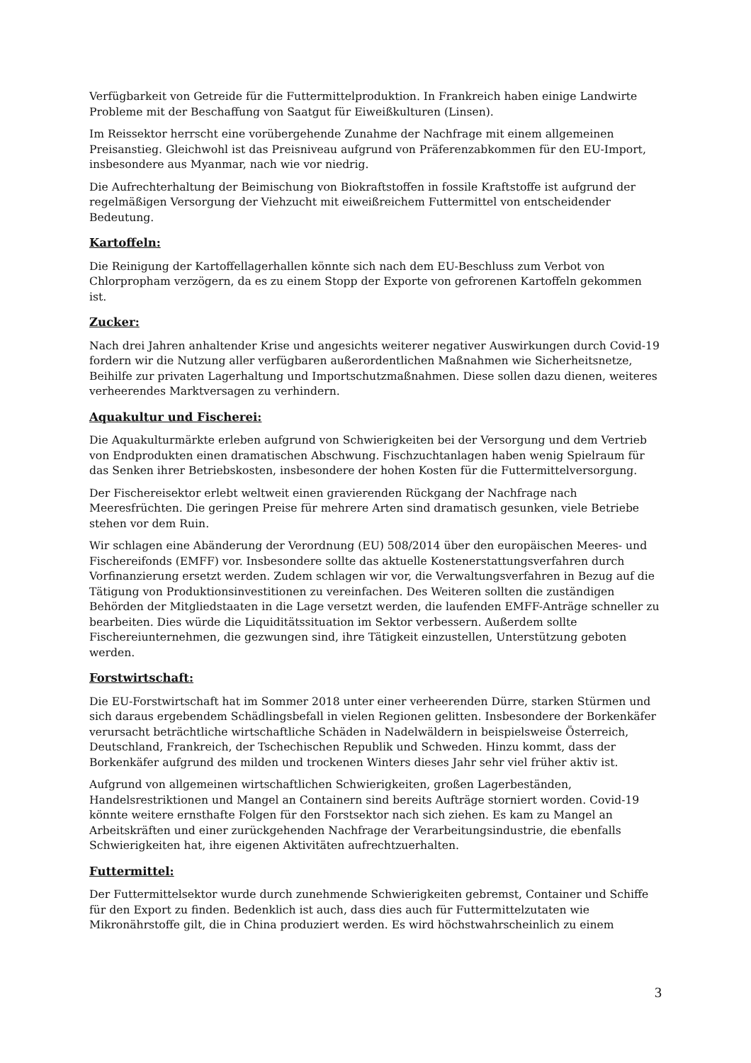Verfügbarkeit von Getreide für die Futtermittelproduktion. In Frankreich haben einige Landwirte Probleme mit der Beschaffung von Saatgut für Eiweißkulturen (Linsen).
Im Reissektor herrscht eine vorübergehende Zunahme der Nachfrage mit einem allgemeinen Preisanstieg. Gleichwohl ist das Preisniveau aufgrund von Präferenzabkommen für den EU-Import, insbesondere aus Myanmar, nach wie vor niedrig.
Die Aufrechterhaltung der Beimischung von Biokraftstoffen in fossile Kraftstoffe ist aufgrund der regelmäßigen Versorgung der Viehzucht mit eiweißreichem Futtermittel von entscheidender Bedeutung.
Kartoffeln:
Die Reinigung der Kartoffellagerhallen könnte sich nach dem EU-Beschluss zum Verbot von Chlorpropham verzögern, da es zu einem Stopp der Exporte von gefrorenen Kartoffeln gekommen ist.
Zucker:
Nach drei Jahren anhaltender Krise und angesichts weiterer negativer Auswirkungen durch Covid-19 fordern wir die Nutzung aller verfügbaren außerordentlichen Maßnahmen wie Sicherheitsnetze, Beihilfe zur privaten Lagerhaltung und Importschutzmaßnahmen. Diese sollen dazu dienen, weiteres verheerendes Marktversagen zu verhindern.
Aquakultur und Fischerei:
Die Aquakulturmärkte erleben aufgrund von Schwierigkeiten bei der Versorgung und dem Vertrieb von Endprodukten einen dramatischen Abschwung. Fischzuchtanlagen haben wenig Spielraum für das Senken ihrer Betriebskosten, insbesondere der hohen Kosten für die Futtermittelversorgung.
Der Fischereisektor erlebt weltweit einen gravierenden Rückgang der Nachfrage nach Meeresfrüchten. Die geringen Preise für mehrere Arten sind dramatisch gesunken, viele Betriebe stehen vor dem Ruin.
Wir schlagen eine Abänderung der Verordnung (EU) 508/2014 über den europäischen Meeres- und Fischereifonds (EMFF) vor. Insbesondere sollte das aktuelle Kostenerstattungsverfahren durch Vorfinanzierung ersetzt werden. Zudem schlagen wir vor, die Verwaltungsverfahren in Bezug auf die Tätigung von Produktionsinvestitionen zu vereinfachen. Des Weiteren sollten die zuständigen Behörden der Mitgliedstaaten in die Lage versetzt werden, die laufenden EMFF-Anträge schneller zu bearbeiten. Dies würde die Liquiditätssituation im Sektor verbessern. Außerdem sollte Fischereiunternehmen, die gezwungen sind, ihre Tätigkeit einzustellen, Unterstützung geboten werden.
Forstwirtschaft:
Die EU-Forstwirtschaft hat im Sommer 2018 unter einer verheerenden Dürre, starken Stürmen und sich daraus ergebendem Schädlingsbefall in vielen Regionen gelitten. Insbesondere der Borkenkäfer verursacht beträchtliche wirtschaftliche Schäden in Nadelwäldern in beispielsweise Österreich, Deutschland, Frankreich, der Tschechischen Republik und Schweden. Hinzu kommt, dass der Borkenkäfer aufgrund des milden und trockenen Winters dieses Jahr sehr viel früher aktiv ist.
Aufgrund von allgemeinen wirtschaftlichen Schwierigkeiten, großen Lagerbeständen, Handelsrestriktionen und Mangel an Containern sind bereits Aufträge storniert worden. Covid-19 könnte weitere ernsthafte Folgen für den Forstsektor nach sich ziehen. Es kam zu Mangel an Arbeitskräften und einer zurückgehenden Nachfrage der Verarbeitungsindustrie, die ebenfalls Schwierigkeiten hat, ihre eigenen Aktivitäten aufrechtzuerhalten.
Futtermittel:
Der Futtermittelsektor wurde durch zunehmende Schwierigkeiten gebremst, Container und Schiffe für den Export zu finden. Bedenklich ist auch, dass dies auch für Futtermittelzutaten wie Mikronährstoffe gilt, die in China produziert werden. Es wird höchstwahrscheinlich zu einem
3